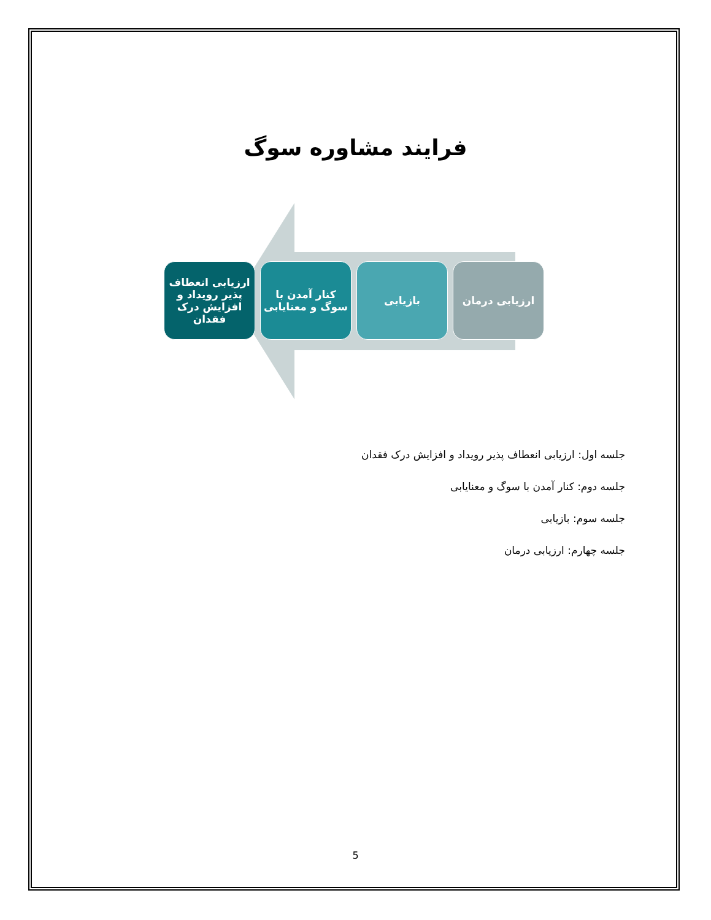فرایند مشاوره سوگ
ارزیابی انعطاف پذیر رویداد و افزایش درک فقدان
کنار آمدن با سوگ و معنایابی
بازیابی ارزیابی درمان
جلسه اول: ارزیابی انعطاف پذیر رویداد و افزایش درک فقدان
جلسه دوم: کنار آمدن با سوگ و معنایابی
جلسه سوم: بازیابی
جلسه چهارم: ارزیابی درمان
5